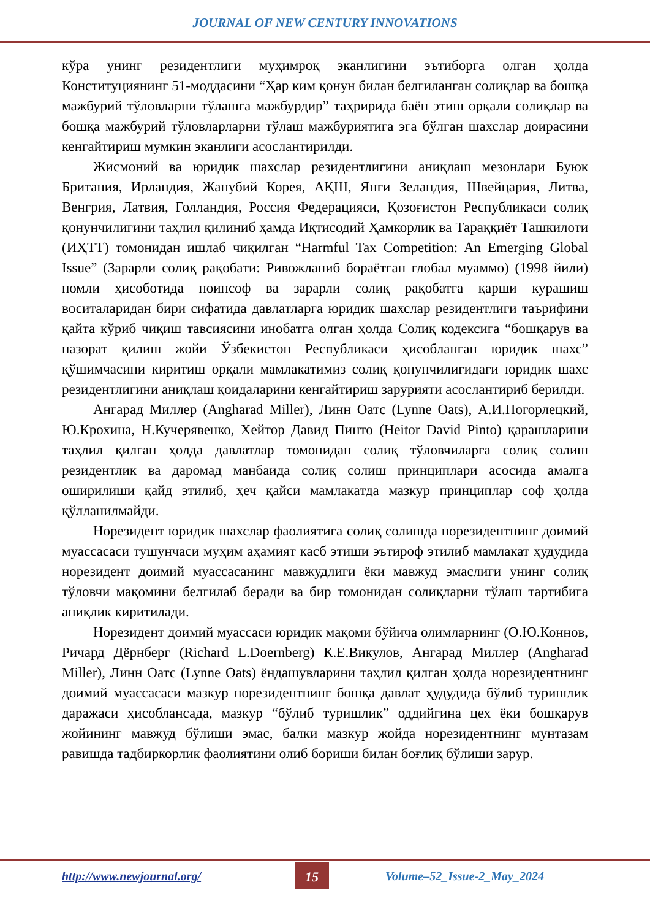JOURNAL OF NEW CENTURY INNOVATIONS
кўра унинг резидентлиги муҳимроқ эканлигини эътиборга олган ҳолда Конституциянинг 51-моддасини “Ҳар ким қонун билан белгиланган солиқлар ва бошқа мажбурий тўловларни тўлашга мажбурдир” таҳририда баён этиш орқали солиқлар ва бошқа мажбурий тўловларларни тўлаш мажбуриятига эга бўлган шахслар доирасини кенгайтириш мумкин эканлиги асослантирилди.
Жисмоний ва юридик шахслар резидентлигини аниқлаш мезонлари Буюк Британия, Ирландия, Жанубий Корея, АҚШ, Янги Зеландия, Швейцария, Литва, Венгрия, Латвия, Голландия, Россия Федерацияси, Қозоғистон Республикаси солиқ қонунчилигини таҳлил қилиниб ҳамда Иқтисодий Ҳамкорлик ва Тараққиёт Ташкилоти (ИҲТТ) томонидан ишлаб чиқилган “Harmful Tax Competition: An Emerging Global Issue” (Зарарли солиқ рақобати: Ривожланиб бораётган глобал муаммо) (1998 йили) номли ҳисоботида ноинсоф ва зарарли солиқ рақобатга қарши курашиш воситаларидан бири сифатида давлатларга юридик шахслар резидентлиги таърифини қайта кўриб чиқиш тавсиясини инобатга олган ҳолда Солиқ кодексига “бошқарув ва назорат қилиш жойи Ўзбекистон Республикаси ҳисобланган юридик шахс” қўшимчасини киритиш орқали мамлакатимиз солиқ қонунчилигидаги юридик шахс резидентлигини аниқлаш қоидаларини кенгайтириш зарурияти асослантириб берилди.
Ангарад Миллер (Angharad Miller), Линн Оатс (Lynne Oats), А.И.Погорлецкий, Ю.Крохина, Н.Кучерявенко, Хейтор Давид Пинто (Heitor David Pinto) қарашларини таҳлил қилган ҳолда давлатлар томонидан солиқ тўловчиларга солиқ солиш резидентлик ва даромад манбаида солиқ солиш принциплари асосида амалга оширилиши қайд этилиб, ҳеч қайси мамлакатда мазкур принциплар соф ҳолда қўлланилмайди.
Норезидент юридик шахслар фаолиятига солиқ солишда норезидентнинг доимий муассасаси тушунчаси муҳим аҳамият касб этиши эътироф этилиб мамлакат ҳудудида норезидент доимий муассасанинг мавжудлиги ёки мавжуд эмаслиги унинг солиқ тўловчи мақомини белгилаб беради ва бир томонидан солиқларни тўлаш тартибига аниқлик киритилади.
Норезидент доимий муассаси юридик мақоми бўйича олимларнинг (О.Ю.Коннов, Ричард Дёрнберг (Richard L.Doernberg) К.Е.Викулов, Ангарад Миллер (Angharad Miller), Линн Оатс (Lynne Oats) ёндашувларини таҳлил қилган ҳолда норезидентнинг доимий муассасаси мазкур норезидентнинг бошқа давлат ҳудудида бўлиб туришлик даражаси ҳисоблансада, мазкур “бўлиб туришлик” оддийгина цех ёки бошқарув жойининг мавжуд бўлиши эмас, балки мазкур жойда норезидентнинг мунтазам равишда тадбиркорлик фаолиятини олиб бориши билан боғлиқ бўлиши зарур.
http://www.newjournal.org/ 15 Volume–52_Issue-2_May_2024